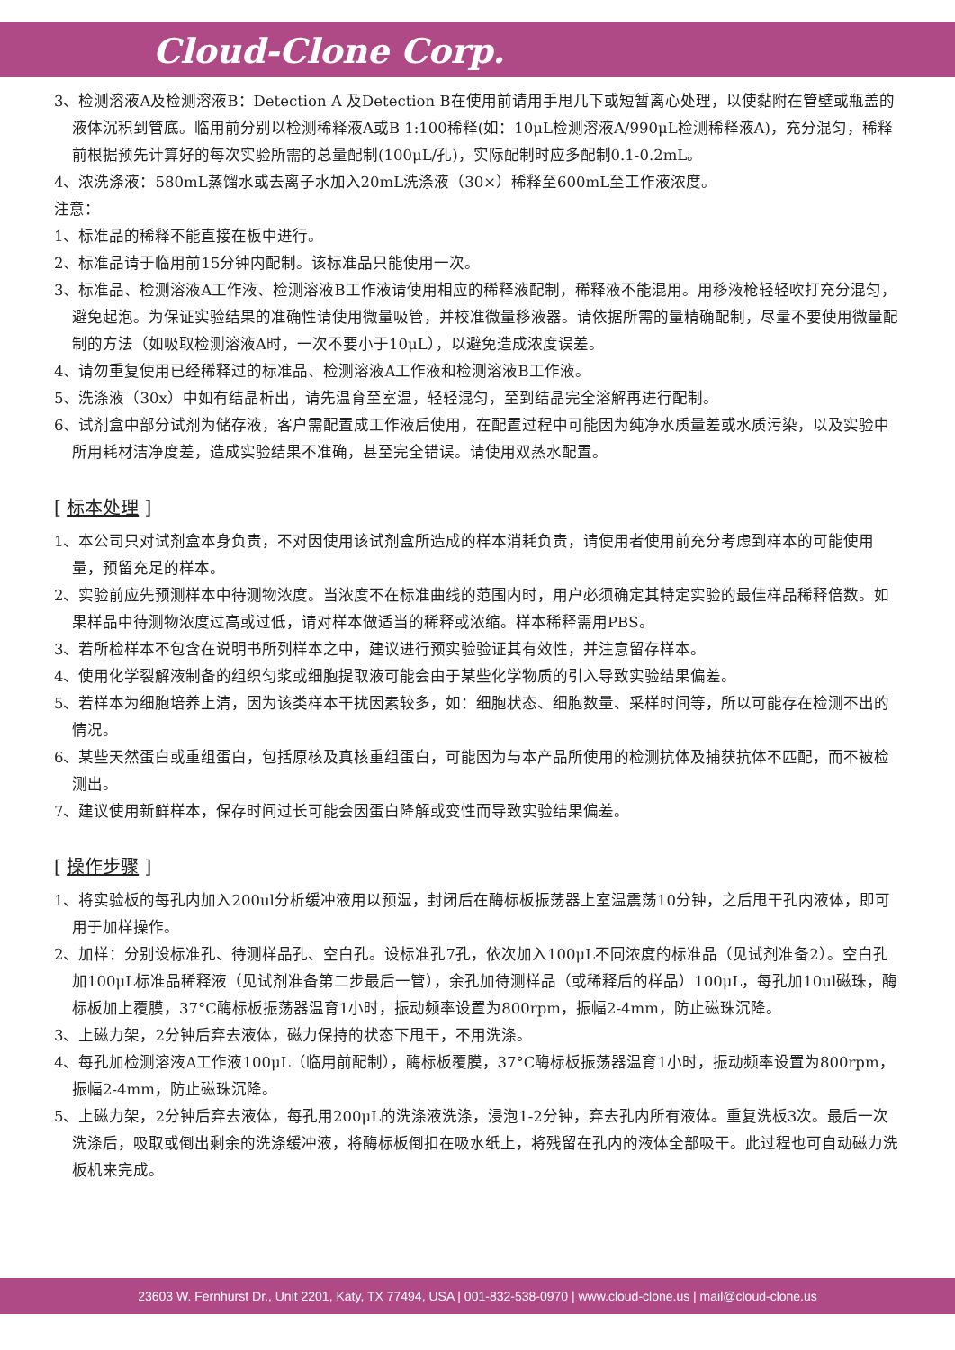Cloud-Clone Corp.
3、检测溶液A及检测溶液B：Detection A 及Detection B在使用前请用手甩几下或短暂离心处理，以使黏附在管壁或瓶盖的液体沉积到管底。临用前分别以检测稀释液A或B 1:100稀释(如：10μL检测溶液A/990μL检测稀释液A)，充分混匀，稀释前根据预先计算好的每次实验所需的总量配制(100μL/孔)，实际配制时应多配制0.1-0.2mL。
4、浓洗涤液：580mL蒸馏水或去离子水加入20mL洗涤液（30×）稀释至600mL至工作液浓度。
注意：
1、标准品的稀释不能直接在板中进行。
2、标准品请于临用前15分钟内配制。该标准品只能使用一次。
3、标准品、检测溶液A工作液、检测溶液B工作液请使用相应的稀释液配制，稀释液不能混用。用移液枪轻轻吹打充分混匀，避免起泡。为保证实验结果的准确性请使用微量吸管，并校准微量移液器。请依据所需的量精确配制，尽量不要使用微量配制的方法（如吸取检测溶液A时，一次不要小于10μL），以避免造成浓度误差。
4、请勿重复使用已经稀释过的标准品、检测溶液A工作液和检测溶液B工作液。
5、洗涤液（30x）中如有结晶析出，请先温育至室温，轻轻混匀，至到结晶完全溶解再进行配制。
6、试剂盒中部分试剂为储存液，客户需配置成工作液后使用，在配置过程中可能因为纯净水质量差或水质污染，以及实验中所用耗材洁净度差，造成实验结果不准确，甚至完全错误。请使用双蒸水配置。
[ 标本处理 ]
1、本公司只对试剂盒本身负责，不对因使用该试剂盒所造成的样本消耗负责，请使用者使用前充分考虑到样本的可能使用量，预留充足的样本。
2、实验前应先预测样本中待测物浓度。当浓度不在标准曲线的范围内时，用户必须确定其特定实验的最佳样品稀释倍数。如果样品中待测物浓度过高或过低，请对样本做适当的稀释或浓缩。样本稀释需用PBS。
3、若所检样本不包含在说明书所列样本之中，建议进行预实验验证其有效性，并注意留存样本。
4、使用化学裂解液制备的组织匀浆或细胞提取液可能会由于某些化学物质的引入导致实验结果偏差。
5、若样本为细胞培养上清，因为该类样本干扰因素较多，如：细胞状态、细胞数量、采样时间等，所以可能存在检测不出的情况。
6、某些天然蛋白或重组蛋白，包括原核及真核重组蛋白，可能因为与本产品所使用的检测抗体及捕获抗体不匹配，而不被检测出。
7、建议使用新鲜样本，保存时间过长可能会因蛋白降解或变性而导致实验结果偏差。
[ 操作步骤 ]
1、将实验板的每孔内加入200ul分析缓冲液用以预湿，封闭后在酶标板振荡器上室温震荡10分钟，之后甩干孔内液体，即可用于加样操作。
2、加样：分别设标准孔、待测样品孔、空白孔。设标准孔7孔，依次加入100μL不同浓度的标准品（见试剂准备2）。空白孔加100μL标准品稀释液（见试剂准备第二步最后一管），余孔加待测样品（或稀释后的样品）100μL，每孔加10ul磁珠，酶标板加上覆膜，37°C酶标板振荡器温育1小时，振动频率设置为800rpm，振幅2-4mm，防止磁珠沉降。
3、上磁力架，2分钟后弃去液体，磁力保持的状态下甩干，不用洗涤。
4、每孔加检测溶液A工作液100μL（临用前配制），酶标板覆膜，37°C酶标板振荡器温育1小时，振动频率设置为800rpm，振幅2-4mm，防止磁珠沉降。
5、上磁力架，2分钟后弃去液体，每孔用200μL的洗涤液洗涤，浸泡1-2分钟，弃去孔内所有液体。重复洗板3次。最后一次洗涤后，吸取或倒出剩余的洗涤缓冲液，将酶标板倒扣在吸水纸上，将残留在孔内的液体全部吸干。此过程也可自动磁力洗板机来完成。
23603 W. Fernhurst Dr., Unit 2201, Katy, TX 77494, USA | 001-832-538-0970 | www.cloud-clone.us | mail@cloud-clone.us